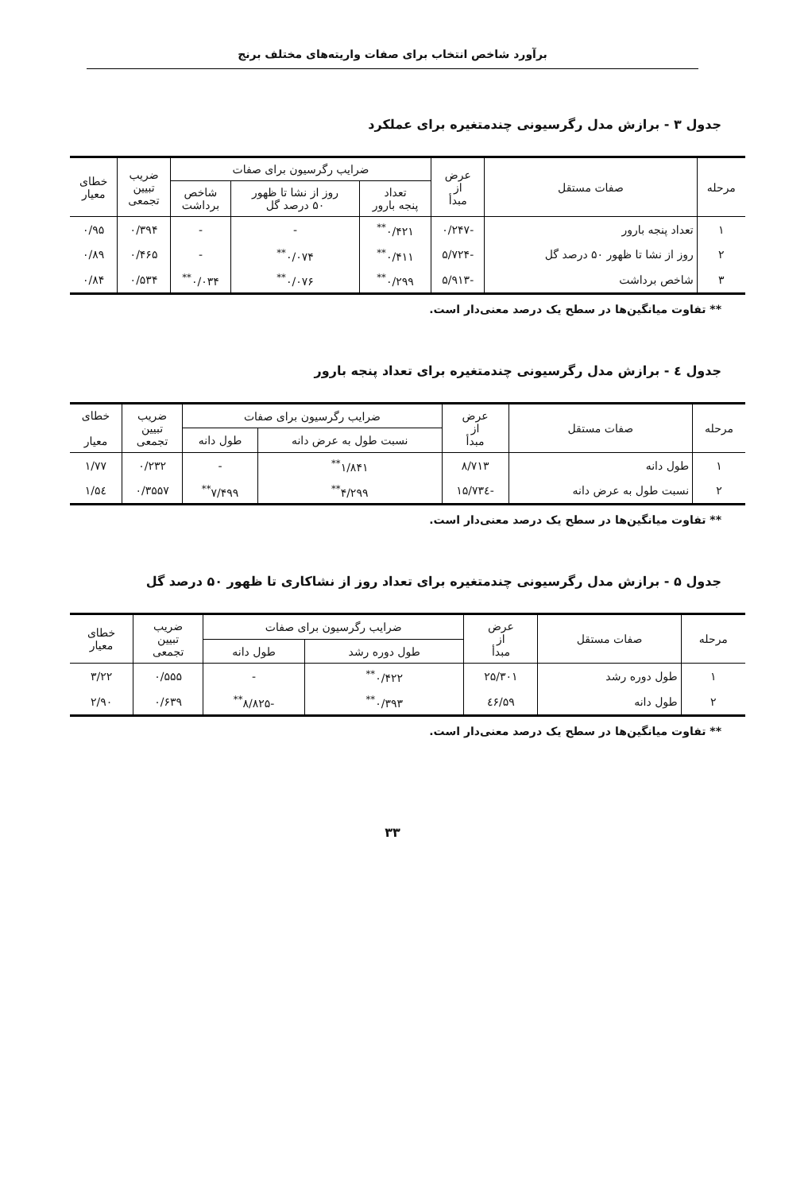برآورد شاخص انتخاب برای صفات واریته‌های مختلف برنج
جدول ۳ - برازش مدل رگرسیونی چندمتغیره برای عملکرد
| مرحله | صفات مستقل | عرض از مبدأ | ضرایب رگرسیون برای صفات | | | ضریب تبیین تجمعی | خطای معیار |
| --- | --- | --- | --- | --- | --- | --- | --- |
| | | | تعداد پنجه بارور | روز از نشا تا ظهور ۵۰ درصد گل | شاخص برداشت | | |
| ۱ | تعداد پنجه بارور | -۰/۲۴۷ | ۰/۴۲۱<sup>**</sup> | - | - | ۰/۳۹۴ | ۰/۹۵ |
| ۲ | روز از نشا تا ظهور ۵۰ درصد گل | -۵/۷۲۴ | ۰/۴۱۱<sup>**</sup> | ۰/۰۷۴<sup>**</sup> | - | ۰/۴۶۵ | ۰/۸۹ |
| ۳ | شاخص برداشت | -۵/۹۱۳ | ۰/۲۹۹<sup>**</sup> | ۰/۰۷۶<sup>**</sup> | ۰/۰۳۴<sup>**</sup> | ۰/۵۳۴ | ۰/۸۴ |
** تفاوت میانگین‌ها در سطح یک درصد معنی‌دار است.
جدول ٤ - برازش مدل رگرسیونی چندمتغیره برای تعداد پنجه بارور
| مرحله | صفات مستقل | عرض از مبدأ | ضرایب رگرسیون برای صفات | | ضریب تبیین تجمعی | خطای معیار |
| --- | --- | --- | --- | --- | --- | --- |
| | | | نسبت طول به عرض دانه | طول دانه | | |
| ۱ | طول دانه | ۸/۷۱۳ | ۱/۸۴۱<sup>**</sup> | - | ۰/۲۳۲ | ۱/۷۷ |
| ۲ | نسبت طول به عرض دانه | -۱۵/۷۳٤ | ۴/۲۹۹<sup>**</sup> | ۷/۴۹۹<sup>**</sup> | ۰/۳۵۵۷ | ۱/۵٤ |
** تفاوت میانگین‌ها در سطح یک درصد معنی‌دار است.
جدول ۵ - برازش مدل رگرسیونی چندمتغیره برای تعداد روز از نشاکاری تا ظهور ۵۰ درصد گل
| مرحله | صفات مستقل | عرض از مبدأ | ضرایب رگرسیون برای صفات | | ضریب تبیین تجمعی | خطای معیار |
| --- | --- | --- | --- | --- | --- | --- |
| | | | طول دوره رشد | طول دانه | | |
| ۱ | طول دوره رشد | ۲۵/۳۰۱ | ۰/۴۲۲<sup>**</sup> | - | ۰/۵۵۵ | ۳/۲۲ |
| ۲ | طول دانه | ٤۶/۵۹ | ۰/۳۹۳<sup>**</sup> | -۸/۸۲۵<sup>**</sup> | ۰/۶۳۹ | ۲/۹۰ |
** تفاوت میانگین‌ها در سطح یک درصد معنی‌دار است.
۳۳